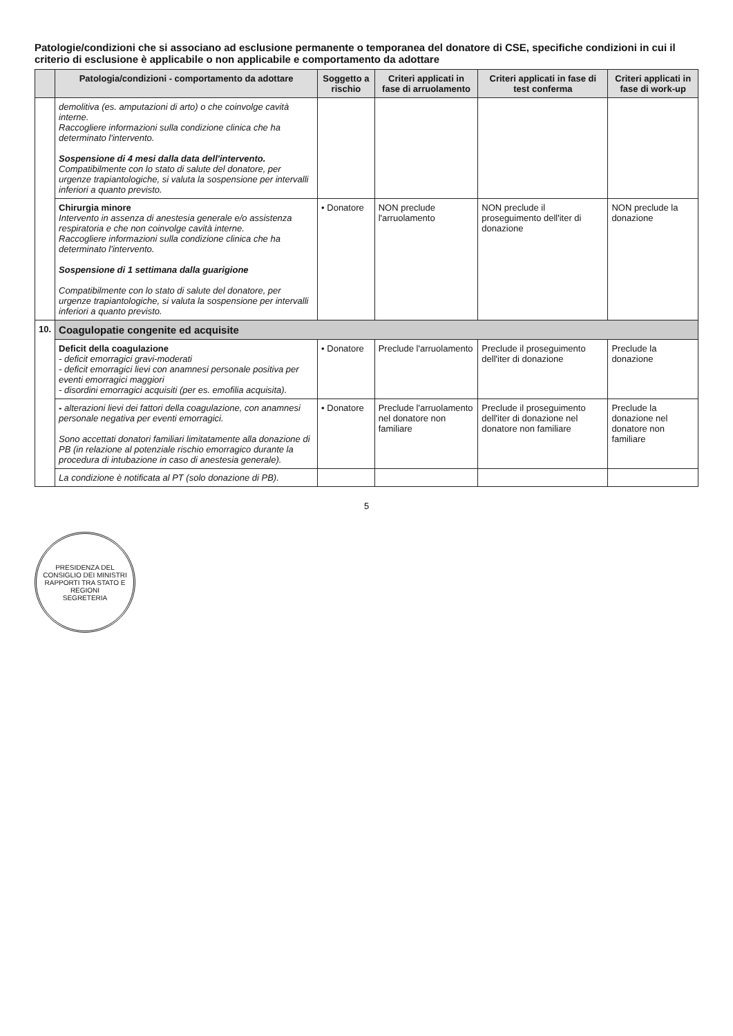Patologie/condizioni che si associano ad esclusione permanente o temporanea del donatore di CSE, specifiche condizioni in cui il criterio di esclusione è applicabile o non applicabile e comportamento da adottare
| | Patologia/condizioni - comportamento da adottare | Soggetto a rischio | Criteri applicati in fase di arruolamento | Criteri applicati in fase di test conferma | Criteri applicati in fase di work-up |
| --- | --- | --- | --- | --- | --- |
| | demolitiva (es. amputazioni di arto) o che coinvolge cavità interne. Raccogliere informazioni sulla condizione clinica che ha determinato l'intervento. Sospensione di 4 mesi dalla data dell'intervento. Compatibilmente con lo stato di salute del donatore, per urgenze trapiantologiche, si valuta la sospensione per intervalli inferiori a quanto previsto. | | | | |
| | Chirurgia minore Intervento in assenza di anestesia generale e/o assistenza respiratoria e che non coinvolge cavità interne. Raccogliere informazioni sulla condizione clinica che ha determinato l'intervento. Sospensione di 1 settimana dalla guarigione Compatibilmente con lo stato di salute del donatore, per urgenze trapiantologiche, si valuta la sospensione per intervalli inferiori a quanto previsto. | • Donatore | NON preclude l'arruolamento | NON preclude il proseguimento dell'iter di donazione | NON preclude la donazione |
| 10. | Coagulopatie congenite ed acquisite | | | | |
| | Deficit della coagulazione - deficit emorragici gravi-moderati - deficit emorragici lievi con anamnesi personale positiva per eventi emorragici maggiori - disordini emorragici acquisiti (per es. emofilia acquisita). | • Donatore | Preclude l'arruolamento | Preclude il proseguimento dell'iter di donazione | Preclude la donazione |
| | - alterazioni lievi dei fattori della coagulazione, con anamnesi personale negativa per eventi emorragici. Sono accettati donatori familiari limitatamente alla donazione di PB (in relazione al potenziale rischio emorragico durante la procedura di intubazione in caso di anestesia generale). | • Donatore | Preclude l'arruolamento nel donatore non familiare | Preclude il proseguimento dell'iter di donazione nel donatore non familiare | Preclude la donazione nel donatore non familiare |
| | La condizione è notificata al PT (solo donazione di PB). | | | | |
5
PRESIDENZA DEL CONSIGLIO DEI MINISTRI
RAPPORTI TRA STATO E REGIONI
SEGRETERIA